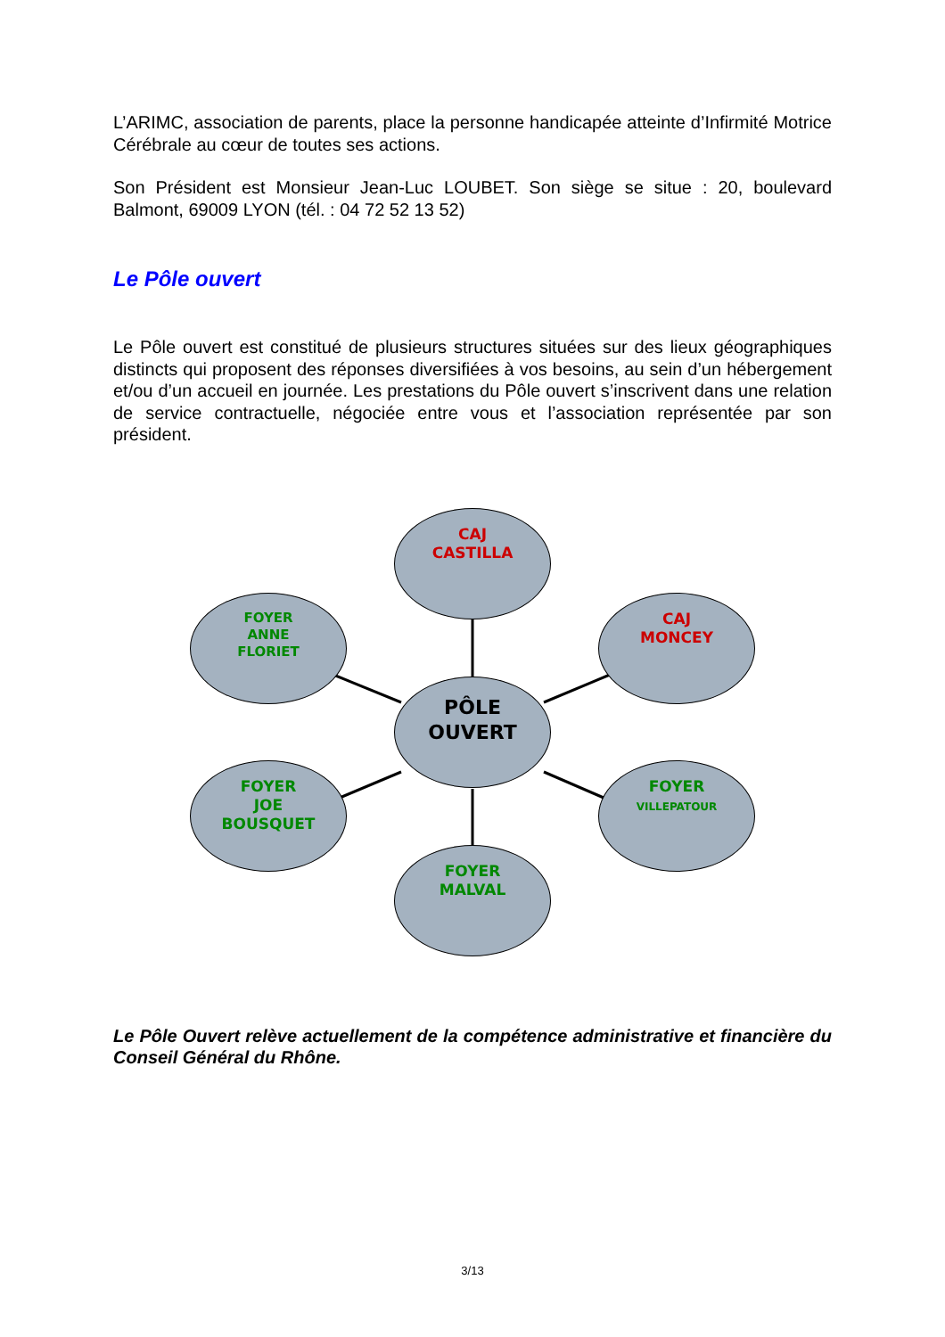L’ARIMC, association de parents, place la personne handicapée atteinte d’Infirmité Motrice Cérébrale au cœur de toutes ses actions.
Son Président est Monsieur Jean-Luc LOUBET. Son siège se situe : 20, boulevard Balmont, 69009 LYON (tél. : 04 72 52 13 52)
Le Pôle ouvert
Le Pôle ouvert est constitué de plusieurs structures situées sur des lieux géographiques distincts qui proposent des réponses diversifiées à vos besoins, au sein d’un hébergement et/ou d’un accueil en journée. Les prestations du Pôle ouvert s’inscrivent dans une relation de service contractuelle, négociée entre vous et l’association représentée par son président.
CAJ
CASTILLA
FOYER
ANNE
FLORIET
CAJ
MONCEY
PÔLE
OUVERT
FOYER
JOE
BOUSQUET
FOYER
VILLEPATOUR
FOYER
MALVAL
Le Pôle Ouvert relève actuellement de la compétence administrative et financière du Conseil Général du Rhône.
3/13